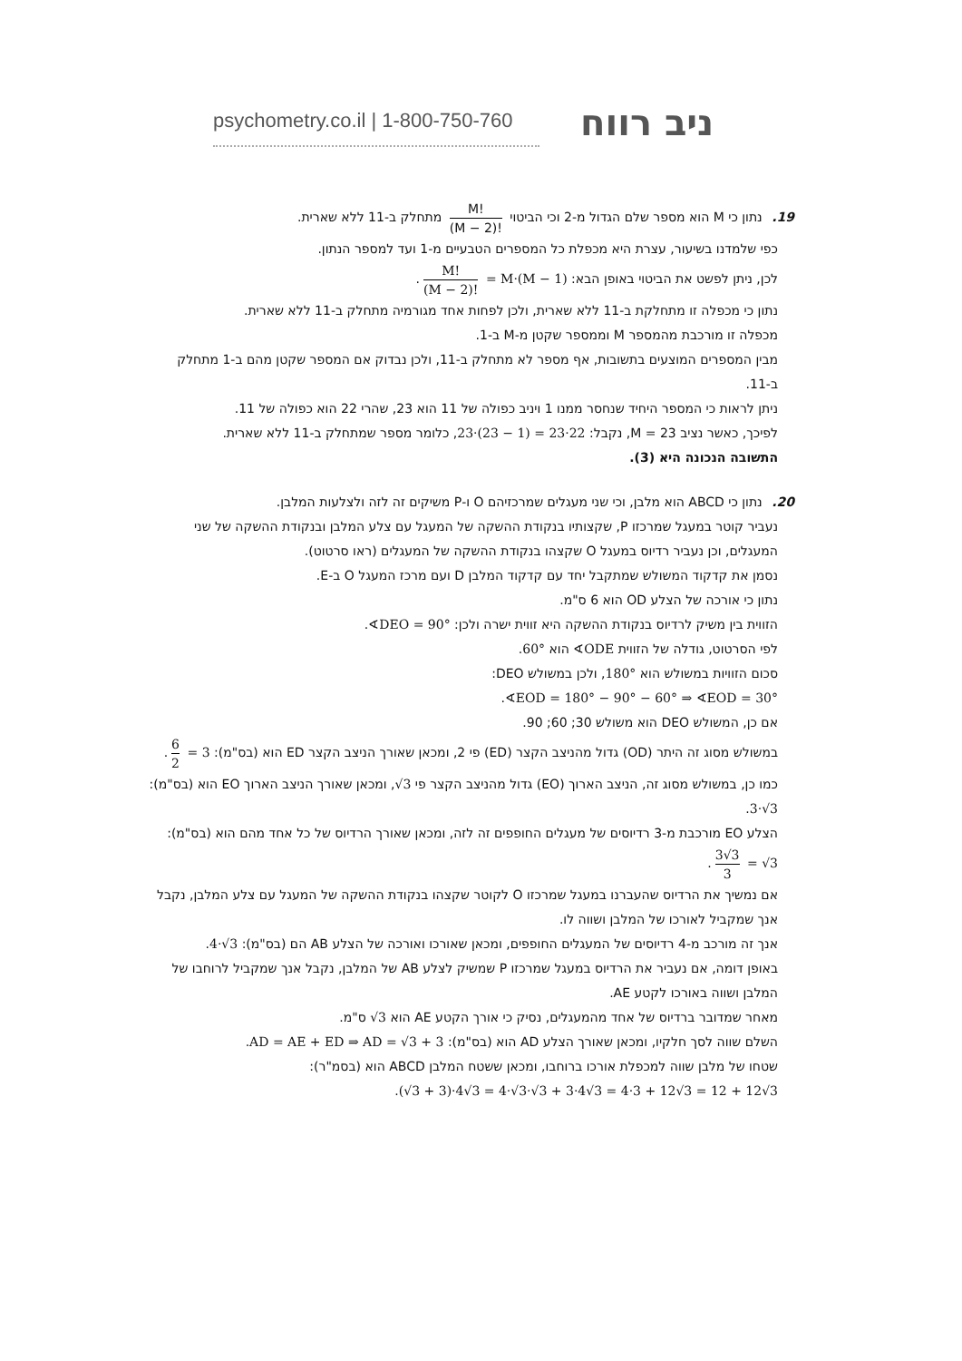psychometry.co.il | 1-800-750-760
ניב רווח
19. נתון כי M הוא מספר שלם הגדול מ-2 וכי הביטוי M! (M − 2)! מתחלק ב-11 ללא שארית.
כפי שלמדנו בשיעור, עצרת היא מכפלת כל המספרים הטבעיים מ-1 ועד למספר הנתון.
לכן, ניתן לפשט את הביטוי באופן הבא: M! (M − 2)! = M·(M − 1).
נתון כי מכפלה זו מתחלקת ב-11 ללא שארית, ולכן לפחות אחד מגורמיה מתחלק ב-11 ללא שארית.
מכפלה זו מורכבת מהמספר M וממספר שקטן מ-M ב-1.
מבין המספרים המוצעים בתשובות, אף מספר לא מתחלק ב-11, ולכן נבדוק אם המספר שקטן מהם ב-1 מתחלק ב-11.
ניתן לראות כי המספר היחיד שנחסר ממנו 1 ויניב כפולה של 11 הוא 23, שהרי 22 הוא כפולה של 11.
לפיכך, כאשר נציב M = 23, נקבל: 23·(23 − 1) = 23·22, כלומר מספר שמתחלק ב-11 ללא שארית.
התשובה הנכונה היא (3).
20. נתון כי ABCD הוא מלבן, וכי שני מעגלים שמרכזיהם O ו-P משיקים זה לזה ולצלעות המלבן.
נעביר קוטר במעגל שמרכזו P, שקצותיו בנקודת ההשקה של המעגל עם צלע המלבן ובנקודת ההשקה של שני המעגלים, וכן נעביר רדיוס במעגל O שקצהו בנקודת ההשקה של המעגלים (ראו סרטוט).
נסמן את קדקוד המשולש שמתקבל יחד עם קדקוד המלבן D ועם מרכז המעגל O ב-E.
נתון כי אורכה של הצלע OD הוא 6 ס"מ.
הזווית בין משיק לרדיוס בנקודת ההשקה היא זווית ישרה ולכן: ∢DEO = 90°.
לפי הסרטוט, גודלה של הזווית ∢ODE הוא 60°.
סכום הזוויות במשולש הוא 180°, ולכן במשולש DEO:
∢EOD = 180° − 90° − 60° ⇒ ∢EOD = 30°.
אם כן, המשולש DEO הוא משולש 30; 60; 90.
במשולש מסוג זה היתר (OD) גדול מהניצב הקצר (ED) פי 2, ומכאן שאורך הניצב הקצר ED הוא (בס"מ): 6 2 = 3.
כמו כן, במשולש מסוג זה, הניצב הארוך (EO) גדול מהניצב הקצר פי √3, ומכאן שאורך הניצב הארוך EO הוא (בס"מ): 3·√3.
הצלע EO מורכבת מ-3 רדיוסים של מעגלים החופפים זה לזה, ומכאן שאורך הרדיוס של כל אחד מהם הוא (בס"מ): 3√3 3 = √3.
אם נמשיך את הרדיוס שהעברנו במעגל שמרכזו O לקוטר שקצהו בנקודת ההשקה של המעגל עם צלע המלבן, נקבל אנך שמקביל לאורכו של המלבן ושווה לו.
אנך זה מורכב מ-4 רדיוסים של המעגלים החופפים, ומכאן שאורכו ואורכה של הצלע AB הם (בס"מ): 4·√3.
באופן דומה, אם נעביר את הרדיוס במעגל שמרכזו P שמשיק לצלע AB של המלבן, נקבל אנך שמקביל לרוחבו של המלבן ושווה באורכו לקטע AE.
מאחר שמדובר ברדיוס של אחד מהמעגלים, נסיק כי אורך הקטע AE הוא √3 ס"מ.
השלם שווה לסך חלקיו, ומכאן שאורך הצלע AD הוא (בס"מ): AD = AE + ED ⇒ AD = √3 + 3.
שטחו של מלבן שווה למכפלת אורכו ברוחבו, ומכאן ששטח המלבן ABCD הוא (בסמ"ר):
(√3 + 3)·4√3 = 4·√3·√3 + 3·4√3 = 4·3 + 12√3 = 12 + 12√3.